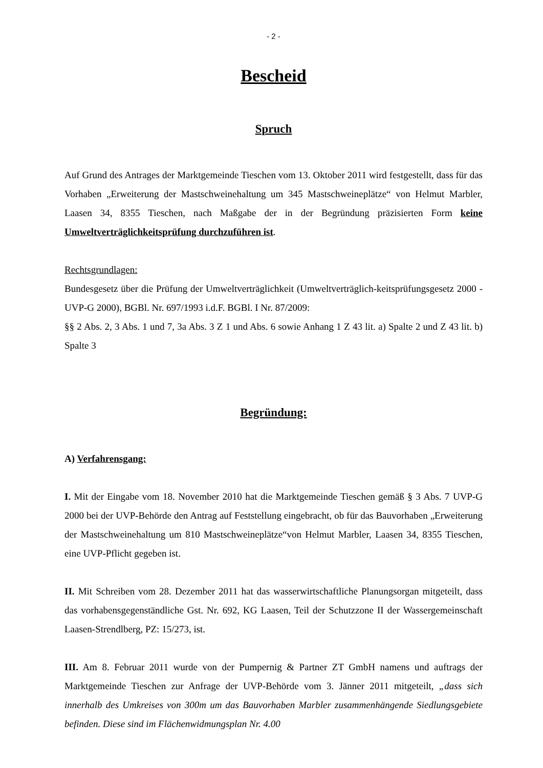- 2 -
Bescheid
Spruch
Auf Grund des Antrages der Marktgemeinde Tieschen vom 13. Oktober 2011 wird festgestellt, dass für das Vorhaben „Erweiterung der Mastschweinehaltung um 345 Mastschweineplätze“ von Helmut Marbler, Laasen 34, 8355 Tieschen, nach Maßgabe der in der Begründung präzisierten Form keine Umweltverträglichkeitsprüfung durchzuführen ist.
Rechtsgrundlagen:
Bundesgesetz über die Prüfung der Umweltverträglichkeit (Umweltverträglich-keitsprüfungsgesetz 2000 - UVP-G 2000), BGBl. Nr. 697/1993 i.d.F. BGBl. I Nr. 87/2009:
§§ 2 Abs. 2, 3 Abs. 1 und 7, 3a Abs. 3 Z 1 und Abs. 6 sowie Anhang 1 Z 43 lit. a) Spalte 2 und Z 43 lit. b) Spalte 3
Begründung:
A) Verfahrensgang:
I. Mit der Eingabe vom 18. November 2010 hat die Marktgemeinde Tieschen gemäß § 3 Abs. 7 UVP-G 2000 bei der UVP-Behörde den Antrag auf Feststellung eingebracht, ob für das Bauvorhaben „Erweiterung der Mastschweinehaltung um 810 Mastschweineplätze“von Helmut Marbler, Laasen 34, 8355 Tieschen, eine UVP-Pflicht gegeben ist.
II. Mit Schreiben vom 28. Dezember 2011 hat das wasserwirtschaftliche Planungsorgan mitgeteilt, dass das vorhabensgegenständliche Gst. Nr. 692, KG Laasen, Teil der Schutzzone II der Wassergemeinschaft Laasen-Strendlberg, PZ: 15/273, ist.
III. Am 8. Februar 2011 wurde von der Pumpernig & Partner ZT GmbH namens und auftrags der Marktgemeinde Tieschen zur Anfrage der UVP-Behörde vom 3. Jänner 2011 mitgeteilt, „dass sich innerhalb des Umkreises von 300m um das Bauvorhaben Marbler zusammenhängende Siedlungsgebiete befinden. Diese sind im Flächenwidmungsplan Nr. 4.00